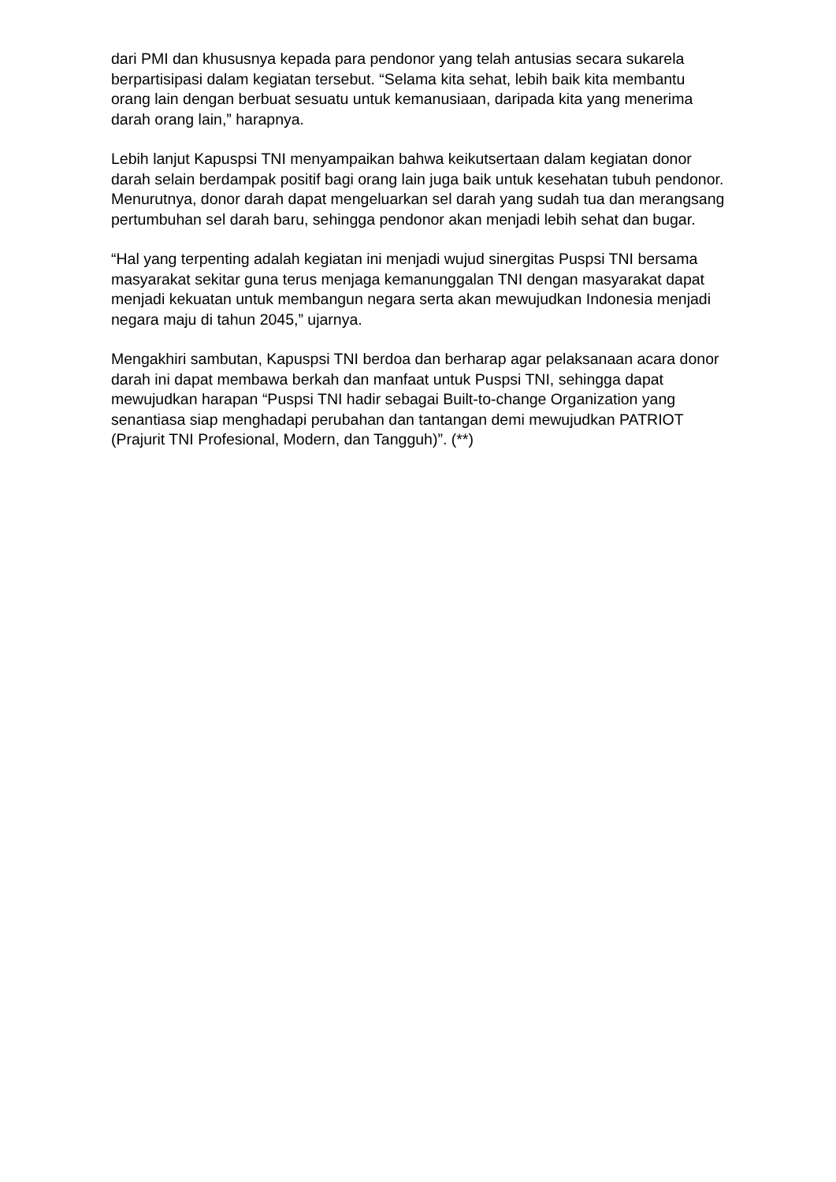dari PMI dan khususnya kepada para pendonor yang telah antusias secara sukarela berpartisipasi dalam kegiatan tersebut. “Selama kita sehat, lebih baik kita membantu orang lain dengan berbuat sesuatu untuk kemanusiaan, daripada kita yang menerima darah orang lain,” harapnya.
Lebih lanjut Kapuspsi TNI menyampaikan bahwa keikutsertaan dalam kegiatan donor darah selain berdampak positif bagi orang lain juga baik untuk kesehatan tubuh pendonor. Menurutnya, donor darah dapat mengeluarkan sel darah yang sudah tua dan merangsang pertumbuhan sel darah baru, sehingga pendonor akan menjadi lebih sehat dan bugar.
“Hal yang terpenting adalah kegiatan ini menjadi wujud sinergitas Puspsi TNI bersama masyarakat sekitar guna terus menjaga kemanunggalan TNI dengan masyarakat dapat menjadi kekuatan untuk membangun negara serta akan mewujudkan Indonesia menjadi negara maju di tahun 2045,” ujarnya.
Mengakhiri sambutan, Kapuspsi TNI berdoa dan berharap agar pelaksanaan acara donor darah ini dapat membawa berkah dan manfaat untuk Puspsi TNI, sehingga dapat mewujudkan harapan “Puspsi TNI hadir sebagai Built-to-change Organization yang senantiasa siap menghadapi perubahan dan tantangan demi mewujudkan PATRIOT (Prajurit TNI Profesional, Modern, dan Tangguh)”. (**)